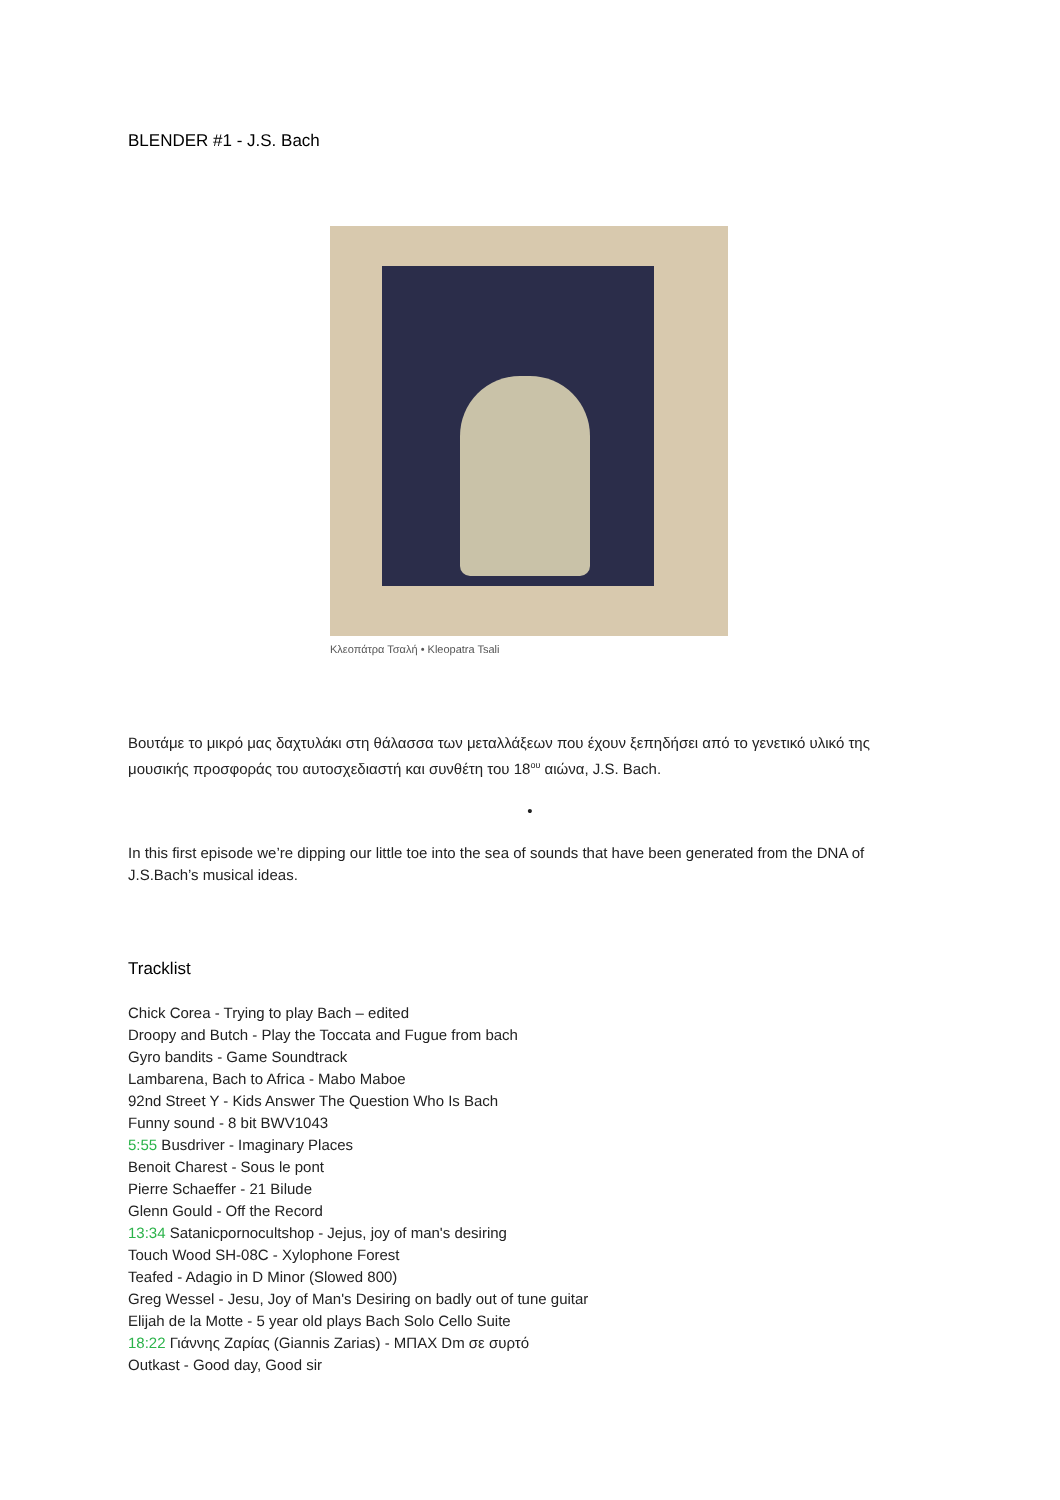BLENDER #1 - J.S. Bach
Κλεοπάτρα Τσαλή • Kleopatra Tsali
Βουτάμε το μικρό μας δαχτυλάκι στη θάλασσα των μεταλλάξεων που έχουν ξεπηδήσει από το γενετικό υλικό της μουσικής προσφοράς του αυτοσχεδιαστή και συνθέτη του 18<sup>ου</sup> αιώνα, J.S. Bach.
•
In this first episode we’re dipping our little toe into the sea of sounds that have been generated from the DNA of J.S.Bach’s musical ideas.
Tracklist
Chick Corea - Trying to play Bach – edited
Droopy and Butch - Play the Toccata and Fugue from bach
Gyro bandits - Game Soundtrack
Lambarena, Bach to Africa - Mabo Maboe
92nd Street Y - Kids Answer The Question Who Is Bach
Funny sound - 8 bit BWV1043
5:55 Busdriver - Imaginary Places
Benoit Charest - Sous le pont
Pierre Schaeffer - 21 Bilude
Glenn Gould - Off the Record
13:34 Satanicpornocultshop - Jejus, joy of man's desiring
Touch Wood SH-08C - Xylophone Forest
Teafed - Adagio in D Minor (Slowed 800)
Greg Wessel - Jesu, Joy of Man's Desiring on badly out of tune guitar
Elijah de la Motte - 5 year old plays Bach Solo Cello Suite
18:22 Γιάννης Ζαρίας (Giannis Zarias) - ΜΠΑΧ Dm σε συρτό
Outkast - Good day, Good sir